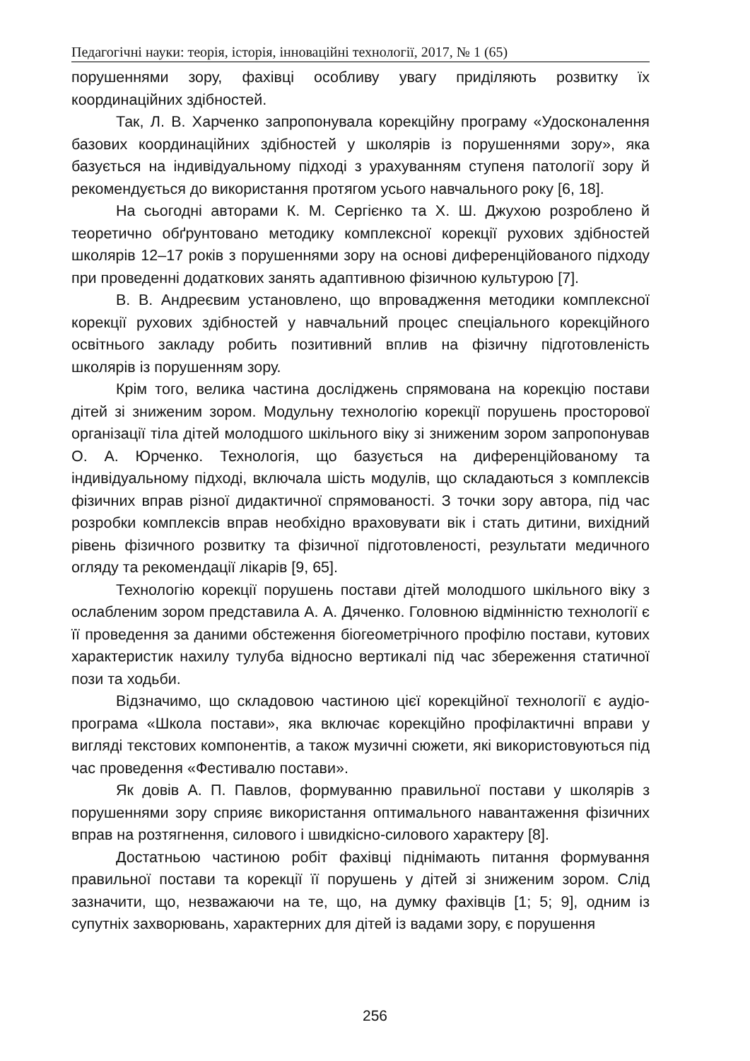Педагогічні науки: теорія, історія, інноваційні технології, 2017, № 1 (65)
порушеннями зору, фахівці особливу увагу приділяють розвитку їх координаційних здібностей.
Так, Л. В. Харченко запропонувала корекційну програму «Удосконалення базових координаційних здібностей у школярів із порушеннями зору», яка базується на індивідуальному підході з урахуванням ступеня патології зору й рекомендується до використання протягом усього навчального року [6, 18].
На сьогодні авторами К. М. Сергієнко та Х. Ш. Джухою розроблено й теоретично обґрунтовано методику комплексної корекції рухових здібностей школярів 12–17 років з порушеннями зору на основі диференційованого підходу при проведенні додаткових занять адаптивною фізичною культурою [7].
В. В. Андреєвим установлено, що впровадження методики комплексної корекції рухових здібностей у навчальний процес спеціального корекційного освітнього закладу робить позитивний вплив на фізичну підготовленість школярів із порушенням зору.
Крім того, велика частина досліджень спрямована на корекцію постави дітей зі зниженим зором. Модульну технологію корекції порушень просторової організації тіла дітей молодшого шкільного віку зі зниженим зором запропонував О. А. Юрченко. Технологія, що базується на диференційованому та індивідуальному підході, включала шість модулів, що складаються з комплексів фізичних вправ різної дидактичної спрямованості. З точки зору автора, під час розробки комплексів вправ необхідно враховувати вік і стать дитини, вихідний рівень фізичного розвитку та фізичної підготовленості, результати медичного огляду та рекомендації лікарів [9, 65].
Технологію корекції порушень постави дітей молодшого шкільного віку з ослабленим зором представила А. А. Дяченко. Головною відмінністю технології є її проведення за даними обстеження біогеометрічного профілю постави, кутових характеристик нахилу тулуба відносно вертикалі під час збереження статичної пози та ходьби.
Відзначимо, що складовою частиною цієї корекційної технології є аудіо-програма «Школа постави», яка включає корекційно профілактичні вправи у вигляді текстових компонентів, а також музичні сюжети, які використовуються під час проведення «Фестивалю постави».
Як довів А. П. Павлов, формуванню правильної постави у школярів з порушеннями зору сприяє використання оптимального навантаження фізичних вправ на розтягнення, силового і швидкісно-силового характеру [8].
Достатньою частиною робіт фахівці піднімають питання формування правильної постави та корекції її порушень у дітей зі зниженим зором. Слід зазначити, що, незважаючи на те, що, на думку фахівців [1; 5; 9], одним із супутніх захворювань, характерних для дітей із вадами зору, є порушення
256